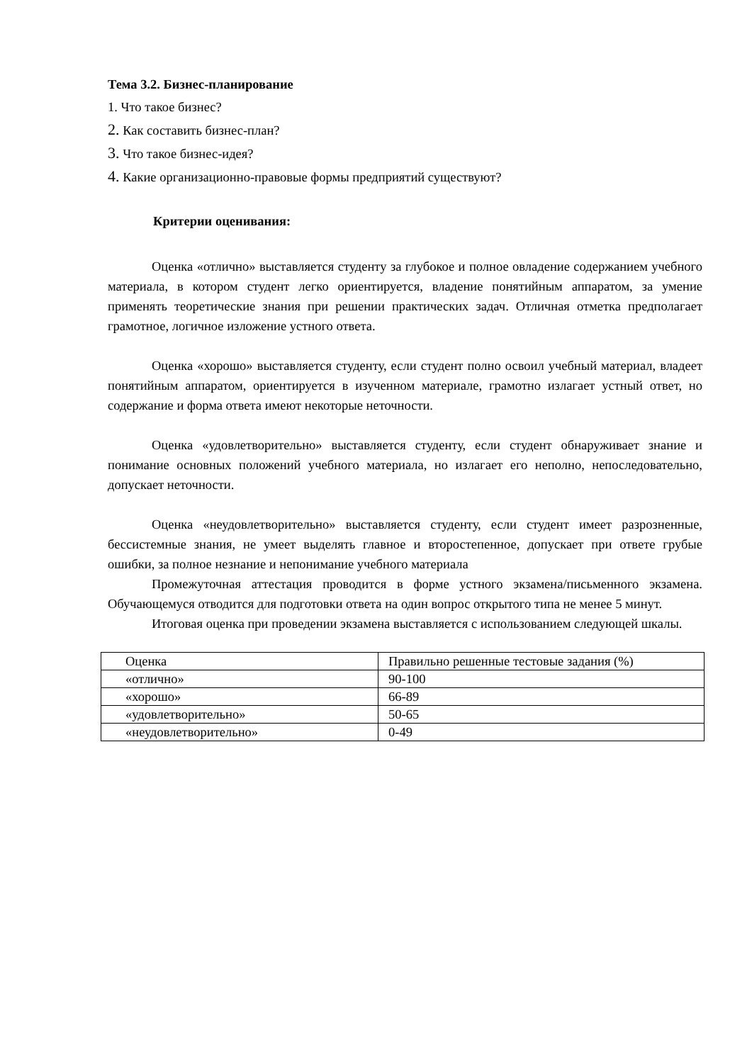Тема 3.2. Бизнес-планирование
1. Что такое бизнес?
2. Как составить бизнес-план?
3. Что такое бизнес-идея?
4. Какие организационно-правовые формы предприятий существуют?
Критерии оценивания:
Оценка «отлично» выставляется студенту за глубокое и полное овладение содержанием учебного материала, в котором студент легко ориентируется, владение понятийным аппаратом, за умение применять теоретические знания при решении практических задач. Отличная отметка предполагает грамотное, логичное изложение устного ответа.
Оценка «хорошо» выставляется студенту, если студент полно освоил учебный материал, владеет понятийным аппаратом, ориентируется в изученном материале, грамотно излагает устный ответ, но содержание и форма ответа имеют некоторые неточности.
Оценка «удовлетворительно» выставляется студенту, если студент обнаруживает знание и понимание основных положений учебного материала, но излагает его неполно, непоследовательно, допускает неточности.
Оценка «неудовлетворительно» выставляется студенту, если студент имеет разрозненные, бессистемные знания, не умеет выделять главное и второстепенное, допускает при ответе грубые ошибки, за полное незнание и непонимание учебного материала
Промежуточная аттестация проводится в форме устного экзамена/письменного экзамена. Обучающемуся отводится для подготовки ответа на один вопрос открытого типа не менее 5 минут.
Итоговая оценка при проведении экзамена выставляется с использованием следующей шкалы.
| Оценка | Правильно решенные тестовые задания (%) |
| «отлично» | 90-100 |
| «хорошо» | 66-89 |
| «удовлетворительно» | 50-65 |
| «неудовлетворительно» | 0-49 |